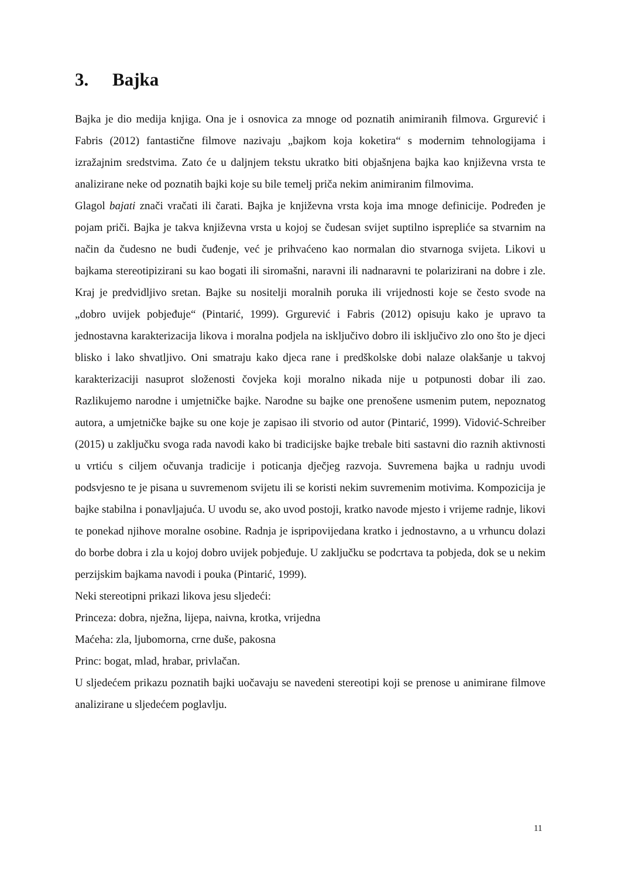3. Bajka
Bajka je dio medija knjiga. Ona je i osnovica za mnoge od poznatih animiranih filmova. Grgurević i Fabris (2012) fantastične filmove nazivaju „bajkom koja koketira“ s modernim tehnologijama i izražajnim sredstvima. Zato će u daljnjem tekstu ukratko biti objašnjena bajka kao književna vrsta te analizirane neke od poznatih bajki koje su bile temelj priča nekim animiranim filmovima.
Glagol bajati znači vračati ili čarati. Bajka je književna vrsta koja ima mnoge definicije. Podređen je pojam priči. Bajka je takva književna vrsta u kojoj se čudesan svijet suptilno isprepliće sa stvarnim na način da čudesno ne budi čuđenje, već je prihvaćeno kao normalan dio stvarnoga svijeta. Likovi u bajkama stereotipizirani su kao bogati ili siromašni, naravni ili nadnaravni te polarizirani na dobre i zle. Kraj je predvidljivo sretan. Bajke su nositelji moralnih poruka ili vrijednosti koje se često svode na „dobro uvijek pobjeđuje“ (Pintarić, 1999). Grgurević i Fabris (2012) opisuju kako je upravo ta jednostavna karakterizacija likova i moralna podjela na isključivo dobro ili isključivo zlo ono što je djeci blisko i lako shvatljivo. Oni smatraju kako djeca rane i predškolske dobi nalaze olakšanje u takvoj karakterizaciji nasuprot složenosti čovjeka koji moralno nikada nije u potpunosti dobar ili zao. Razlikujemo narodne i umjetničke bajke. Narodne su bajke one prenošene usmenim putem, nepoznatog autora, a umjetničke bajke su one koje je zapisao ili stvorio od autor (Pintarić, 1999). Vidović-Schreiber (2015) u zaključku svoga rada navodi kako bi tradicijske bajke trebale biti sastavni dio raznih aktivnosti u vrtiću s ciljem očuvanja tradicije i poticanja dječjeg razvoja. Suvremena bajka u radnju uvodi podsvjesno te je pisana u suvremenom svijetu ili se koristi nekim suvremenim motivima. Kompozicija je bajke stabilna i ponavljajuća. U uvodu se, ako uvod postoji, kratko navode mjesto i vrijeme radnje, likovi te ponekad njihove moralne osobine. Radnja je ispripovijedana kratko i jednostavno, a u vrhuncu dolazi do borbe dobra i zla u kojoj dobro uvijek pobjeđuje. U zaključku se podcrtava ta pobjeda, dok se u nekim perzijskim bajkama navodi i pouka (Pintarić, 1999).
Neki stereotipni prikazi likova jesu sljedeći:
Princeza: dobra, nježna, lijepa, naivna, krotka, vrijedna
Maćeha: zla, ljubomorna, crne duše, pakosna
Princ: bogat, mlad, hrabar, privlačan.
U sljedećem prikazu poznatih bajki uočavaju se navedeni stereotipi koji se prenose u animirane filmove analizirane u sljedećem poglavlju.
11